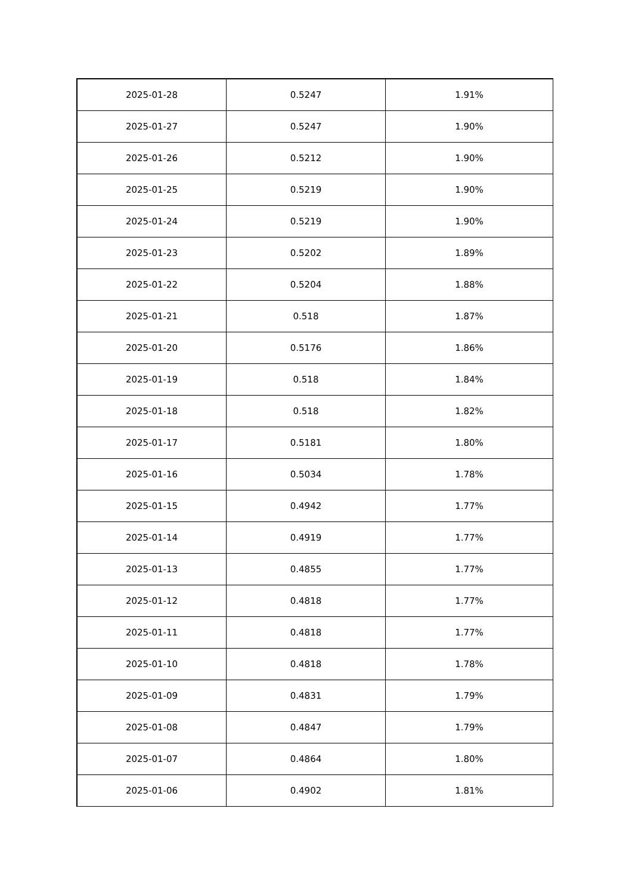| 2025-01-28 | 0.5247 | 1.91% |
| 2025-01-27 | 0.5247 | 1.90% |
| 2025-01-26 | 0.5212 | 1.90% |
| 2025-01-25 | 0.5219 | 1.90% |
| 2025-01-24 | 0.5219 | 1.90% |
| 2025-01-23 | 0.5202 | 1.89% |
| 2025-01-22 | 0.5204 | 1.88% |
| 2025-01-21 | 0.518 | 1.87% |
| 2025-01-20 | 0.5176 | 1.86% |
| 2025-01-19 | 0.518 | 1.84% |
| 2025-01-18 | 0.518 | 1.82% |
| 2025-01-17 | 0.5181 | 1.80% |
| 2025-01-16 | 0.5034 | 1.78% |
| 2025-01-15 | 0.4942 | 1.77% |
| 2025-01-14 | 0.4919 | 1.77% |
| 2025-01-13 | 0.4855 | 1.77% |
| 2025-01-12 | 0.4818 | 1.77% |
| 2025-01-11 | 0.4818 | 1.77% |
| 2025-01-10 | 0.4818 | 1.78% |
| 2025-01-09 | 0.4831 | 1.79% |
| 2025-01-08 | 0.4847 | 1.79% |
| 2025-01-07 | 0.4864 | 1.80% |
| 2025-01-06 | 0.4902 | 1.81% |